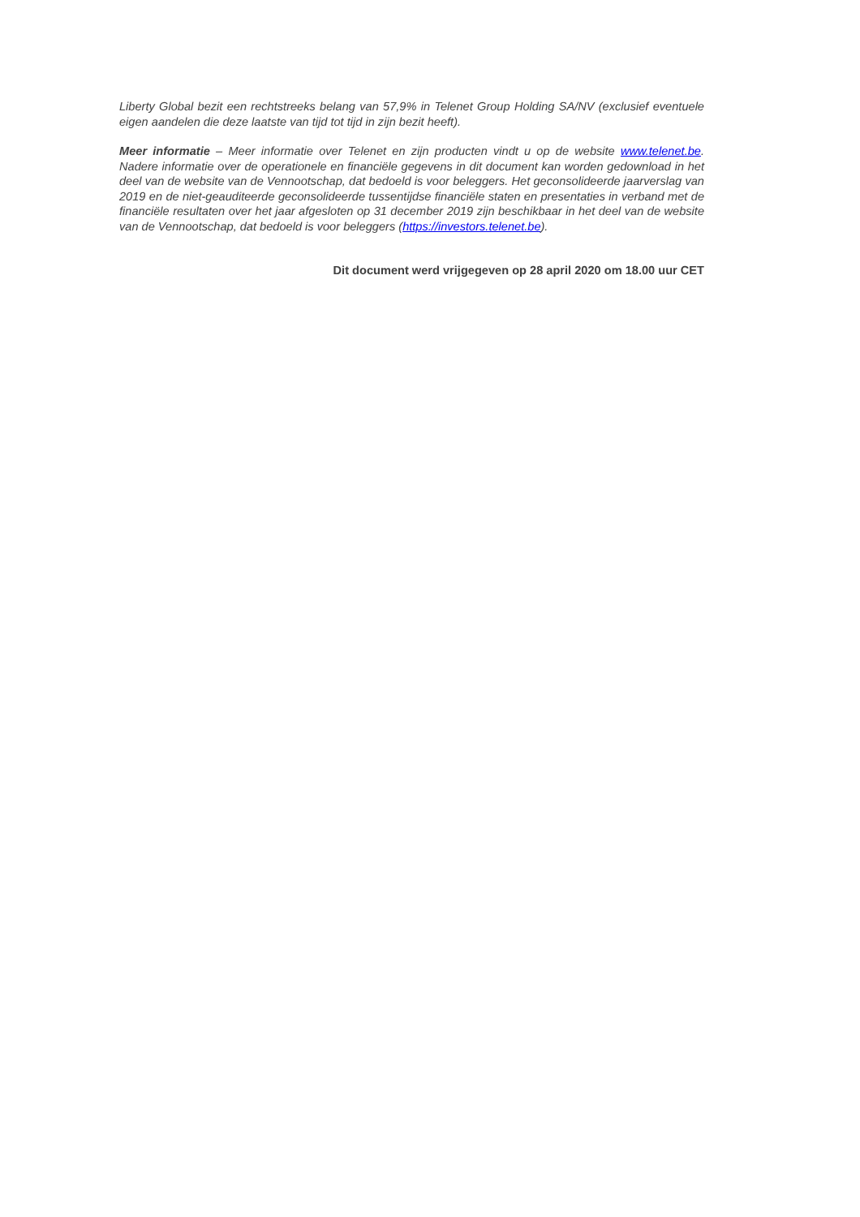Liberty Global bezit een rechtstreeks belang van 57,9% in Telenet Group Holding SA/NV (exclusief eventuele eigen aandelen die deze laatste van tijd tot tijd in zijn bezit heeft).
Meer informatie – Meer informatie over Telenet en zijn producten vindt u op de website www.telenet.be. Nadere informatie over de operationele en financiële gegevens in dit document kan worden gedownload in het deel van de website van de Vennootschap, dat bedoeld is voor beleggers. Het geconsolideerde jaarverslag van 2019 en de niet-geauditeerde geconsolideerde tussentijdse financiële staten en presentaties in verband met de financiële resultaten over het jaar afgesloten op 31 december 2019 zijn beschikbaar in het deel van de website van de Vennootschap, dat bedoeld is voor beleggers (https://investors.telenet.be).
Dit document werd vrijgegeven op 28 april 2020 om 18.00 uur CET